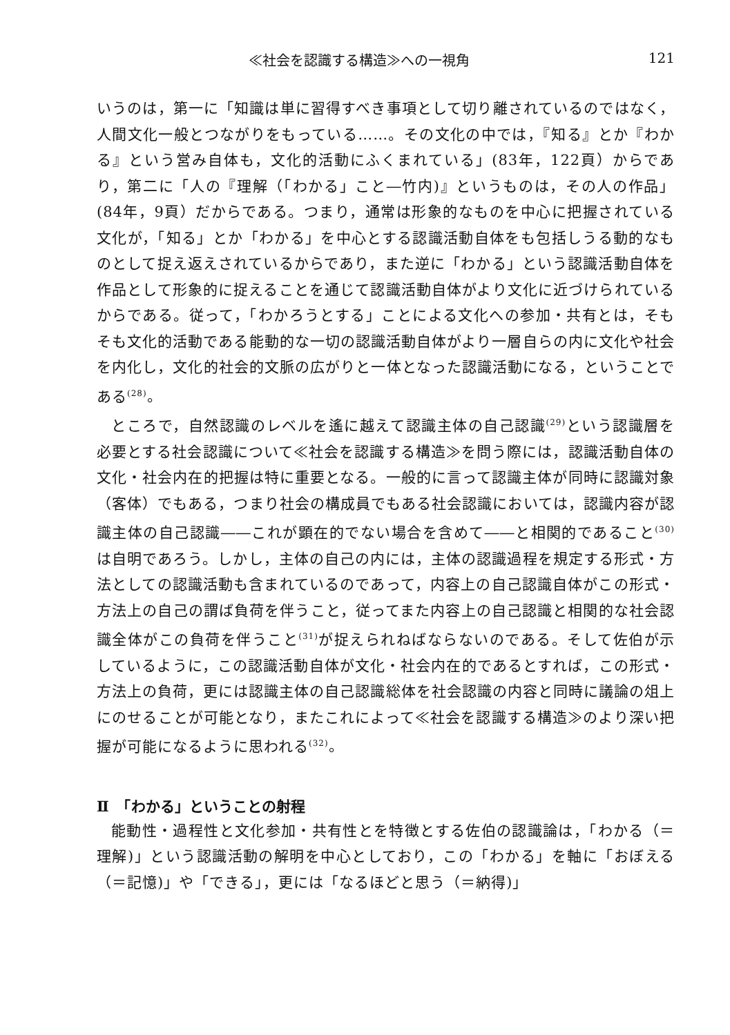≪社会を認識する構造≫への一視角 121
いうのは，第一に「知識は単に習得すべき事項として切り離されているのではなく，人間文化一般とつながりをもっている……。その文化の中では，『知る』とか『わかる』という営み自体も，文化的活動にふくまれている」(83年，122頁）からであり，第二に「人の『理解（「わかる」こと―竹内)』というものは，その人の作品」(84年，9頁）だからである。つまり，通常は形象的なものを中心に把握されている文化が，「知る」とか「わかる」を中心とする認識活動自体をも包括しうる動的なものとして捉え返えされているからであり，また逆に「わかる」という認識活動自体を作品として形象的に捉えることを通じて認識活動自体がより文化に近づけられているからである。従って，「わかろうとする」ことによる文化への参加・共有とは，そもそも文化的活動である能動的な一切の認識活動自体がより一層自らの内に文化や社会を内化し，文化的社会的文脈の広がりと一体となった認識活動になる，ということである<sup>(28)</sup>。
ところで，自然認識のレベルを遙に越えて認識主体の自己認識<sup>(29)</sup>という認識層を必要とする社会認識について≪社会を認識する構造≫を問う際には，認識活動自体の文化・社会内在的把握は特に重要となる。一般的に言って認識主体が同時に認識対象（客体）でもある，つまり社会の構成員でもある社会認識においては，認識内容が認識主体の自己認識――これが顕在的でない場合を含めて――と相関的であること<sup>(30)</sup>は自明であろう。しかし，主体の自己の内には，主体の認識過程を規定する形式・方法としての認識活動も含まれているのであって，内容上の自己認識自体がこの形式・方法上の自己の謂ば負荷を伴うこと，従ってまた内容上の自己認識と相関的な社会認識全体がこの負荷を伴うこと<sup>(31)</sup>が捉えられねばならないのである。そして佐伯が示しているように，この認識活動自体が文化・社会内在的であるとすれば，この形式・方法上の負荷，更には認識主体の自己認識総体を社会認識の内容と同時に議論の俎上にのせることが可能となり，またこれによって≪社会を認識する構造≫のより深い把握が可能になるように思われる<sup>(32)</sup>。
Ⅱ　「わかる」ということの射程
能動性・過程性と文化参加・共有性とを特徴とする佐伯の認識論は，「わかる（＝理解)」という認識活動の解明を中心としており，この「わかる」を軸に「おぼえる（＝記憶)」や「できる」，更には「なるほどと思う（＝納得)」